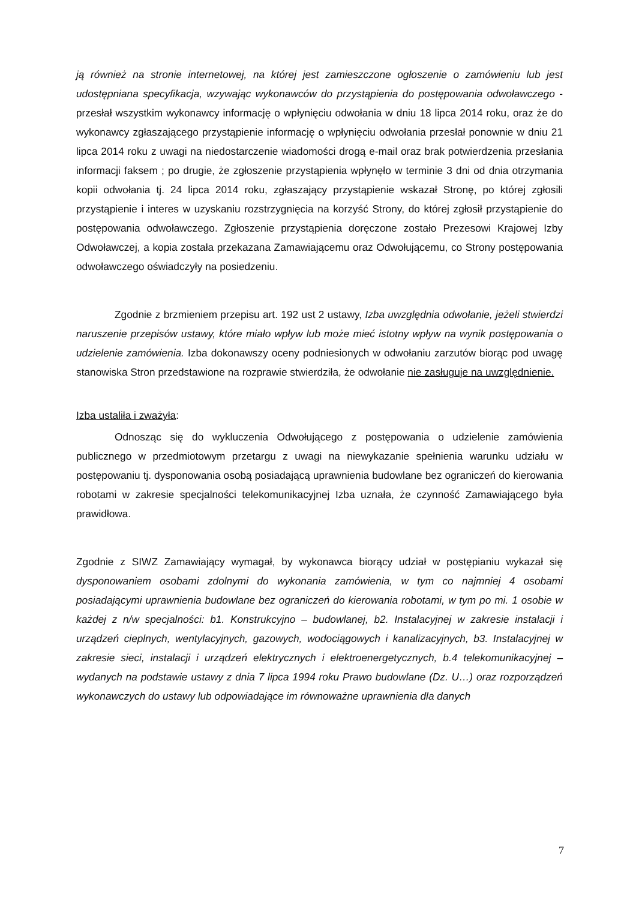ją również na stronie internetowej, na której jest zamieszczone ogłoszenie o zamówieniu lub jest udostępniana specyfikacja, wzywając wykonawców do przystąpienia do postępowania odwoławczego - przesłał wszystkim wykonawcy informację o wpłynięciu odwołania w dniu 18 lipca 2014 roku, oraz że do wykonawcy zgłaszającego przystąpienie informację o wpłynięciu odwołania przesłał ponownie w dniu 21 lipca 2014 roku z uwagi na niedostarczenie wiadomości drogą e-mail oraz brak potwierdzenia przesłania informacji faksem ; po drugie, że zgłoszenie przystąpienia wpłynęło w terminie 3 dni od dnia otrzymania kopii odwołania tj. 24 lipca 2014 roku, zgłaszający przystąpienie wskazał Stronę, po której zgłosili przystąpienie i interes w uzyskaniu rozstrzygnięcia na korzyść Strony, do której zgłosił przystąpienie do postępowania odwoławczego. Zgłoszenie przystąpienia doręczone zostało Prezesowi Krajowej Izby Odwoławczej, a kopia została przekazana Zamawiającemu oraz Odwołującemu, co Strony postępowania odwoławczego oświadczyły na posiedzeniu.
Zgodnie z brzmieniem przepisu art. 192 ust 2 ustawy, Izba uwzględnia odwołanie, jeżeli stwierdzi naruszenie przepisów ustawy, które miało wpływ lub może mieć istotny wpływ na wynik postępowania o udzielenie zamówienia. Izba dokonawszy oceny podniesionych w odwołaniu zarzutów biorąc pod uwagę stanowiska Stron przedstawione na rozprawie stwierdziła, że odwołanie nie zasługuje na uwzględnienie.
Izba ustaliła i zważyła:
Odnosząc się do wykluczenia Odwołującego z postępowania o udzielenie zamówienia publicznego w przedmiotowym przetargu z uwagi na niewykazanie spełnienia warunku udziału w postępowaniu tj. dysponowania osobą posiadającą uprawnienia budowlane bez ograniczeń do kierowania robotami w zakresie specjalności telekomunikacyjnej Izba uznała, że czynność Zamawiającego była prawidłowa.
Zgodnie z SIWZ Zamawiający wymagał, by wykonawca biorący udział w postępianiu wykazał się dysponowaniem osobami zdolnymi do wykonania zamówienia, w tym co najmniej 4 osobami posiadającymi uprawnienia budowlane bez ograniczeń do kierowania robotami, w tym po mi. 1 osobie w każdej z n/w specjalności: b1. Konstrukcyjno – budowlanej, b2. Instalacyjnej w zakresie instalacji i urządzeń cieplnych, wentylacyjnych, gazowych, wodociągowych i kanalizacyjnych, b3. Instalacyjnej w zakresie sieci, instalacji i urządzeń elektrycznych i elektroenergetycznych, b.4 telekomunikacyjnej – wydanych na podstawie ustawy z dnia 7 lipca 1994 roku Prawo budowlane (Dz. U…) oraz rozporządzeń wykonawczych do ustawy lub odpowiadające im równoważne uprawnienia dla danych
7